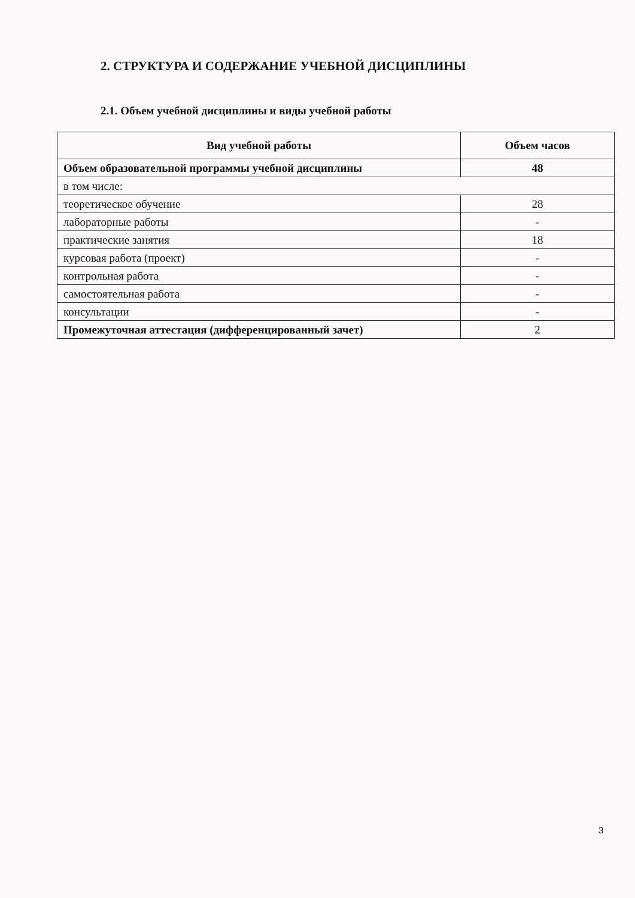2. СТРУКТУРА И СОДЕРЖАНИЕ УЧЕБНОЙ ДИСЦИПЛИНЫ
2.1. Объем учебной дисциплины и виды учебной работы
| Вид учебной работы | Объем часов |
| --- | --- |
| Объем образовательной программы учебной дисциплины | 48 |
| в том числе: | |
| теоретическое обучение | 28 |
| лабораторные работы | - |
| практические занятия | 18 |
| курсовая работа (проект) | - |
| контрольная работа | - |
| самостоятельная работа | - |
| консультации | - |
| Промежуточная аттестация (дифференцированный зачет) | 2 |
3